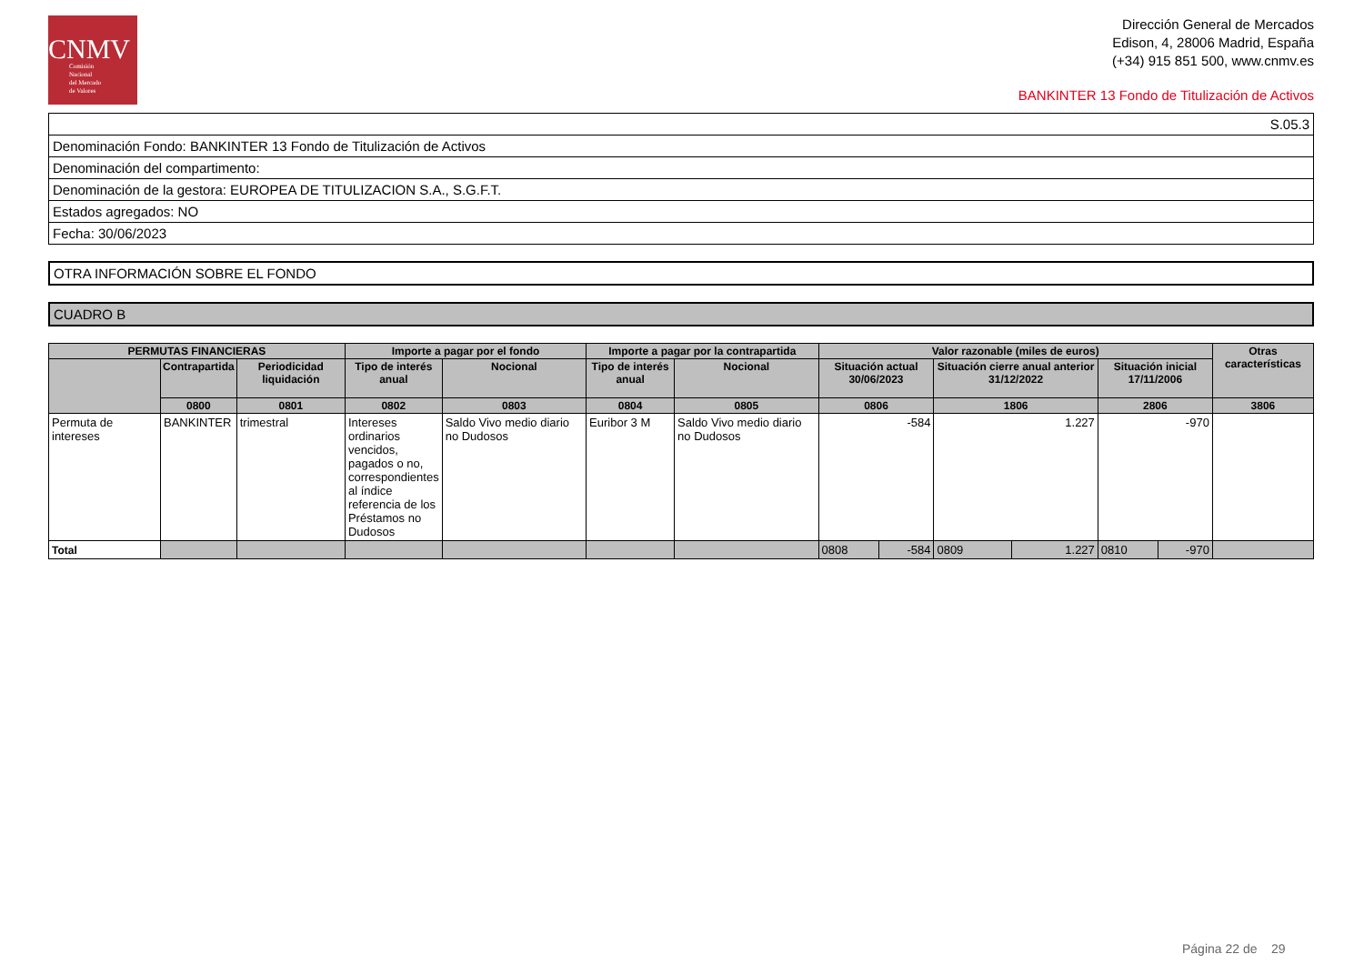CNMV
Comisión
Nacional
del Mercado
de Valores
Dirección General de Mercados
Edison, 4, 28006 Madrid, España
(+34) 915 851 500, www.cnmv.es
BANKINTER 13 Fondo de Titulización de Activos
| S.05.3 |
| Denominación Fondo: BANKINTER 13 Fondo de Titulización de Activos |
| Denominación del compartimento: |
| Denominación de la gestora: EUROPEA DE TITULIZACION S.A., S.G.F.T. |
| Estados agregados: NO |
| Fecha: 30/06/2023 |
OTRA INFORMACIÓN SOBRE EL FONDO
CUADRO B
| PERMUTAS FINANCIERAS | | | Importe a pagar por el fondo | | Importe a pagar por la contrapartida | | Valor razonable (miles de euros) | | | | | | Otras características |
| --- | --- | --- | --- | --- | --- | --- | --- | --- | --- | --- | --- | --- | --- |
| | Contrapartida | Periodicidad liquidación | Tipo de interés anual | Nocional | Tipo de interés anual | Nocional | Situación actual 30/06/2023 | | Situación cierre anual anterior 31/12/2022 | | Situación inicial 17/11/2006 | | |
| | 0800 | 0801 | 0802 | 0803 | 0804 | 0805 | 0806 | | 1806 | | 2806 | | 3806 |
| Permuta de intereses | BANKINTER | trimestral | Intereses ordinarios vencidos, pagados o no, correspondientes al índice referencia de los Préstamos no Dudosos | Saldo Vivo medio diario no Dudosos | Euribor 3 M | Saldo Vivo medio diario no Dudosos | -584 | | 1.227 | | -970 | | |
| Total | | | | | | | 0808 | -584 | 0809 | 1.227 | 0810 | -970 | |
Página 22 de 29